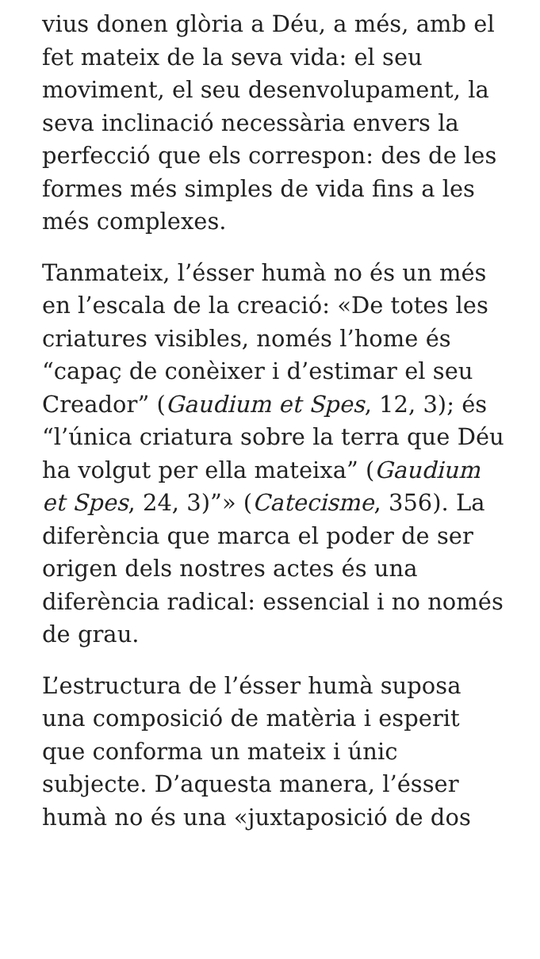vius donen glòria a Déu, a més, amb el fet mateix de la seva vida: el seu moviment, el seu desenvolupament, la seva inclinació necessària envers la perfecció que els correspon: des de les formes més simples de vida fins a les més complexes.
Tanmateix, l’ésser humà no és un més en l’escala de la creació: «De totes les criatures visibles, només l’home és “capaç de conèixer i d’estimar el seu Creador” (Gaudium et Spes, 12, 3); és “l’única criatura sobre la terra que Déu ha volgut per ella mateixa” (Gaudium et Spes, 24, 3)”» (Catecisme, 356). La diferència que marca el poder de ser origen dels nostres actes és una diferència radical: essencial i no només de grau.
L’estructura de l’ésser humà suposa una composició de matèria i esperit que conforma un mateix i únic subjecte. D’aquesta manera, l’ésser humà no és una «juxtaposició de dos